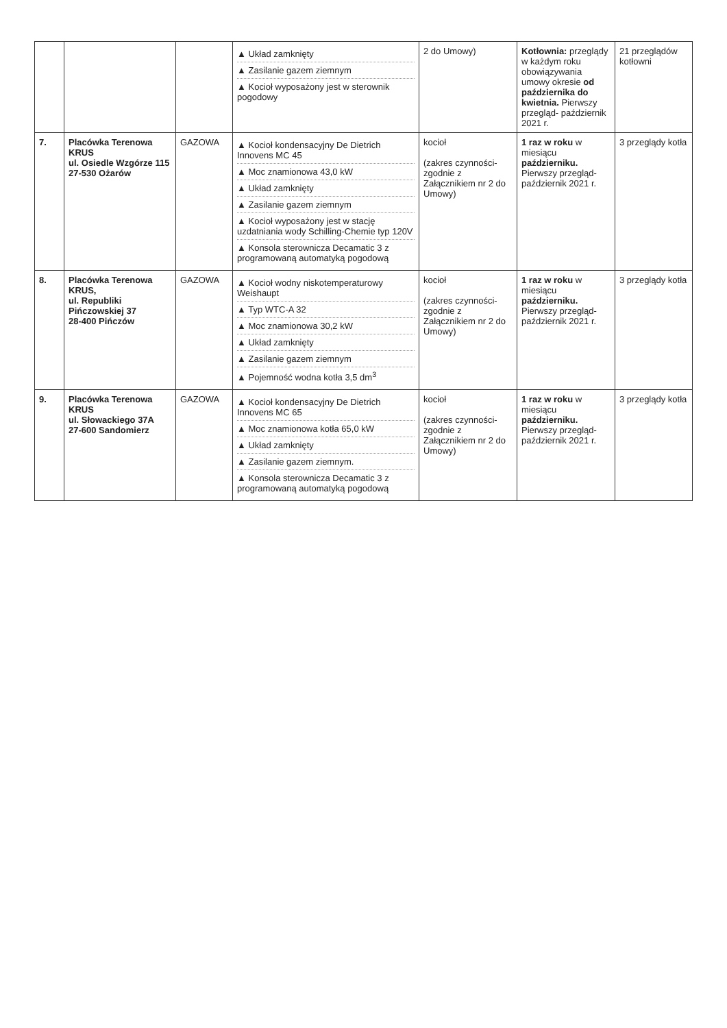| | | | ▲ Układ zamknięty ▲ Zasilanie gazem ziemnym ▲ Kocioł wyposażony jest w sterownik pogodowy | 2 do Umowy) | Kotłownia: przeglądy w każdym roku obowiązywania umowy okresie od października do kwietnia. Pierwszy przegląd- październik 2021 r. | 21 przeglądów kotłowni |
| 7. | Placówka Terenowa KRUS ul. Osiedle Wzgórze 115 27-530 Ożarów | GAZOWA | ▲ Kocioł kondensacyjny De Dietrich Innovens MC 45 ▲ Moc znamionowa 43,0 kW ▲ Układ zamknięty ▲ Zasilanie gazem ziemnym ▲ Kocioł wyposażony jest w stację uzdatniania wody Schilling-Chemie typ 120V ▲ Konsola sterownicza Decamatic 3 z programowaną automatyką pogodową | kocioł (zakres czynności- zgodnie z Załącznikiem nr 2 do Umowy) | 1 raz w roku w miesiącu październiku. Pierwszy przegląd- październik 2021 r. | 3 przeglądy kotła |
| 8. | Placówka Terenowa KRUS, ul. Republiki Pińczowskiej 37 28-400 Pińczów | GAZOWA | ▲ Kocioł wodny niskotemperaturowy Weishaupt ▲ Typ WTC-A 32 ▲ Moc znamionowa 30,2 kW ▲ Układ zamknięty ▲ Zasilanie gazem ziemnym ▲ Pojemność wodna kotła 3,5 dm<sup>3</sup> | kocioł (zakres czynności- zgodnie z Załącznikiem nr 2 do Umowy) | 1 raz w roku w miesiącu październiku. Pierwszy przegląd- październik 2021 r. | 3 przeglądy kotła |
| 9. | Placówka Terenowa KRUS ul. Słowackiego 37A 27-600 Sandomierz | GAZOWA | ▲ Kocioł kondensacyjny De Dietrich Innovens MC 65 ▲ Moc znamionowa kotła 65,0 kW ▲ Układ zamknięty ▲ Zasilanie gazem ziemnym. ▲ Konsola sterownicza Decamatic 3 z programowaną automatyką pogodową | kocioł (zakres czynności- zgodnie z Załącznikiem nr 2 do Umowy) | 1 raz w roku w miesiącu październiku. Pierwszy przegląd- październik 2021 r. | 3 przeglądy kotła |